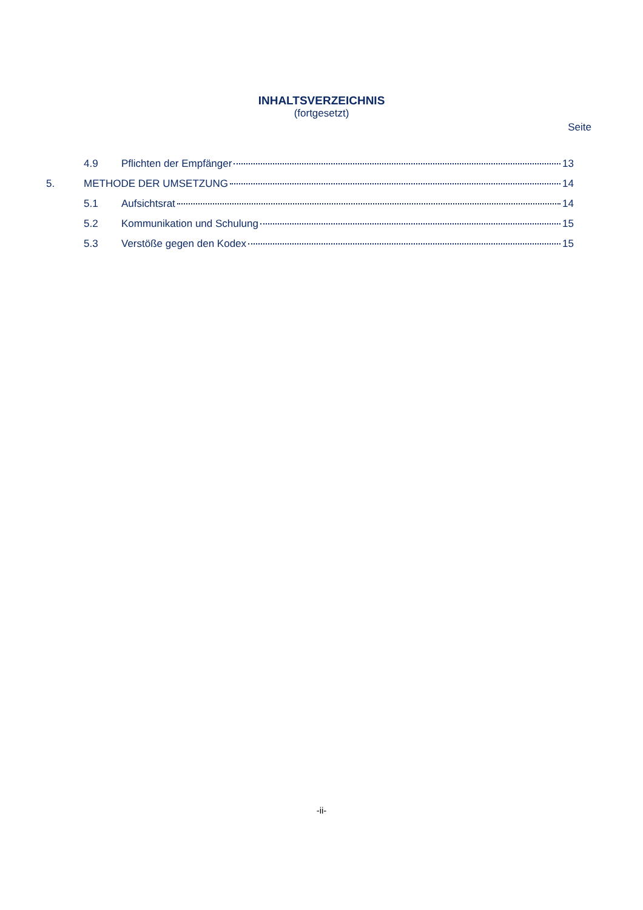INHALTSVERZEICHNIS
(fortgesetzt)
Seite
4.9 Pflichten der Empfänger 13
5. METHODE DER UMSETZUNG 14
5.1 Aufsichtsrat 14
5.2 Kommunikation und Schulung 15
5.3 Verstöße gegen den Kodex 15
-ii-